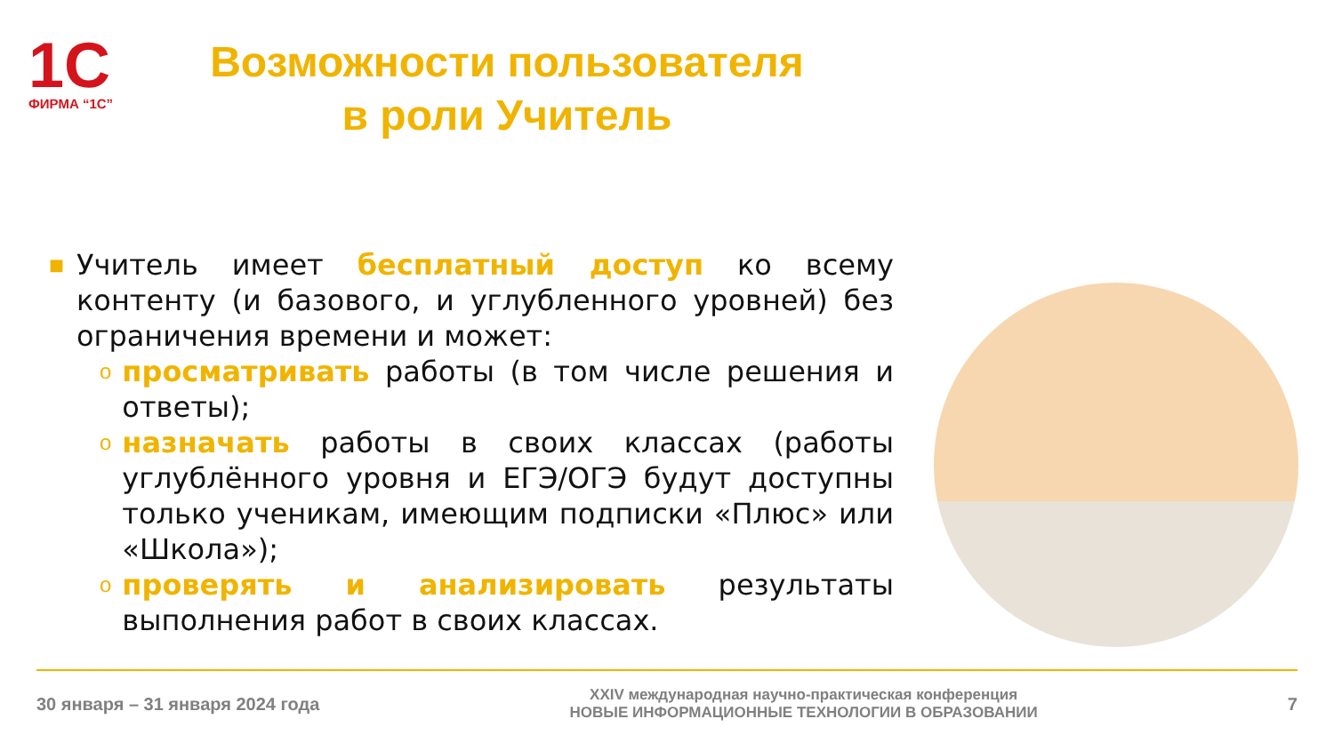1С
ФИРМА “1С”
Возможности пользователя
в роли Учитель
■
Учитель имеет бесплатный доступ ко всему контенту (и базового, и углубленного уровней) без ограничения времени и может:
o
просматривать работы (в том числе решения и ответы);
o
назначать работы в своих классах (работы углублённого уровня и ЕГЭ/ОГЭ будут доступны только ученикам, имеющим подписки «Плюс» или «Школа»);
o
проверять и анализировать результаты выполнения работ в своих классах.
30 января – 31 января 2024 года
XXIV международная научно-практическая конференция
НОВЫЕ ИНФОРМАЦИОННЫЕ ТЕХНОЛОГИИ В ОБРАЗОВАНИИ
7